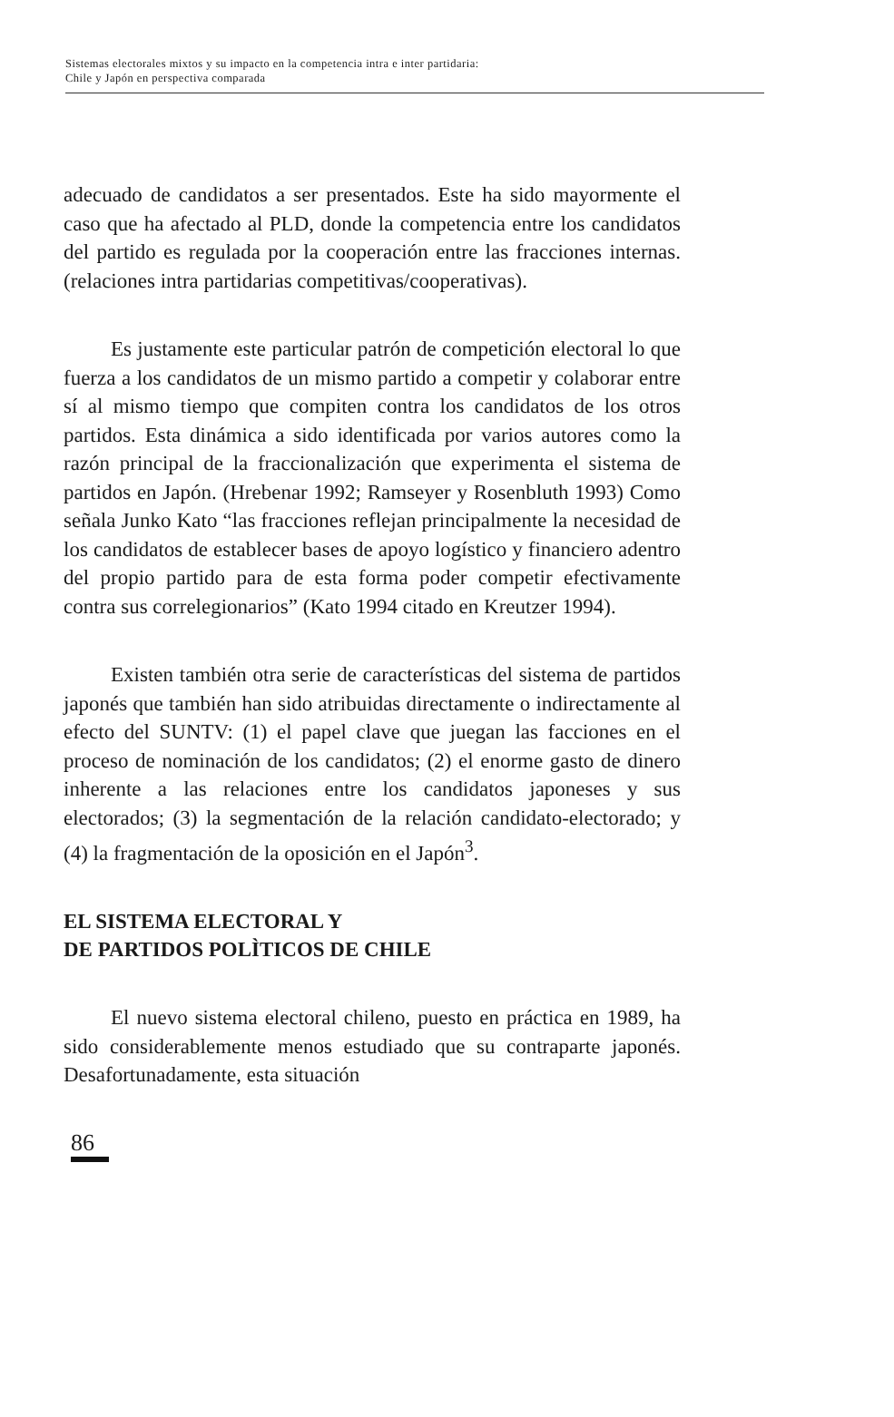Sistemas electorales mixtos y su impacto en la competencia intra e inter partidaria:
Chile y Japón en perspectiva comparada
adecuado de candidatos a ser presentados. Este ha sido mayormente el caso que ha afectado al PLD, donde la competencia entre los candidatos del partido es regulada por la cooperación entre las fracciones internas. (relaciones intra partidarias competitivas/cooperativas).
Es justamente este particular patrón de competición electoral lo que fuerza a los candidatos de un mismo partido a competir y colaborar entre sí al mismo tiempo que compiten contra los candidatos de los otros partidos. Esta dinámica a sido identificada por varios autores como la razón principal de la fraccionalización que experimenta el sistema de partidos en Japón. (Hrebenar 1992; Ramseyer y Rosenbluth 1993) Como señala Junko Kato “las fracciones reflejan principalmente la necesidad de los candidatos de establecer bases de apoyo logístico y financiero adentro del propio partido para de esta forma poder competir efectivamente contra sus correlegionarios” (Kato 1994 citado en Kreutzer 1994).
Existen también otra serie de características del sistema de partidos japonés que también han sido atribuidas directamente o indirectamente al efecto del SUNTV: (1) el papel clave que juegan las facciones en el proceso de nominación de los candidatos; (2) el enorme gasto de dinero inherente a las relaciones entre los candidatos japoneses y sus electorados; (3) la segmentación de la relación candidato-electorado; y (4) la fragmentación de la oposición en el Japón<sup>3</sup>.
EL SISTEMA ELECTORAL Y
DE PARTIDOS POLÌTICOS DE CHILE
El nuevo sistema electoral chileno, puesto en práctica en 1989, ha sido considerablemente menos estudiado que su contraparte japonés. Desafortunadamente, esta situación
86